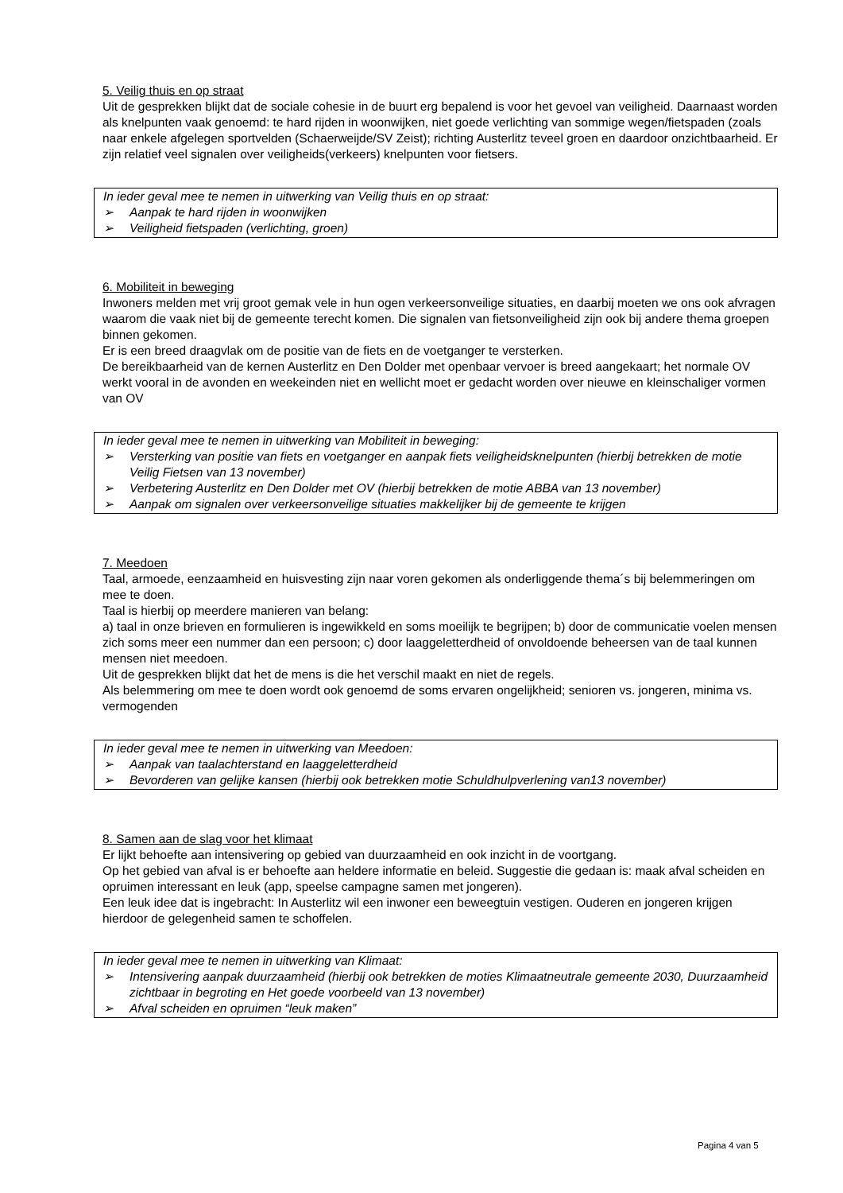5. Veilig thuis en op straat
Uit de gesprekken blijkt dat de sociale cohesie in de buurt erg bepalend is voor het gevoel van veiligheid. Daarnaast worden als knelpunten vaak genoemd: te hard rijden in woonwijken, niet goede verlichting van sommige wegen/fietspaden (zoals naar enkele afgelegen sportvelden (Schaerweijde/SV Zeist); richting Austerlitz teveel groen en daardoor onzichtbaarheid. Er zijn relatief veel signalen over veiligheids(verkeers) knelpunten voor fietsers.
In ieder geval mee te nemen in uitwerking van Veilig thuis en op straat:
➢ Aanpak te hard rijden in woonwijken
➢ Veiligheid fietspaden (verlichting, groen)
6. Mobiliteit in beweging
Inwoners melden met vrij groot gemak vele in hun ogen verkeersonveilige situaties, en daarbij moeten we ons ook afvragen waarom die vaak niet bij de gemeente terecht komen. Die signalen van fietsonveiligheid zijn ook bij andere thema groepen binnen gekomen.
Er is een breed draagvlak om de positie van de fiets en de voetganger te versterken.
De bereikbaarheid van de kernen Austerlitz en Den Dolder met openbaar vervoer is breed aangekaart; het normale OV werkt vooral in de avonden en weekeinden niet en wellicht moet er gedacht worden over nieuwe en kleinschaliger vormen van OV
In ieder geval mee te nemen in uitwerking van Mobiliteit in beweging:
➢ Versterking van positie van fiets en voetganger en aanpak fiets veiligheidsknelpunten (hierbij betrekken de motie Veilig Fietsen van 13 november)
➢ Verbetering Austerlitz en Den Dolder met OV (hierbij betrekken de motie ABBA van 13 november)
➢ Aanpak om signalen over verkeersonveilige situaties makkelijker bij de gemeente te krijgen
7. Meedoen
Taal, armoede, eenzaamheid en huisvesting zijn naar voren gekomen als onderliggende thema´s bij belemmeringen om mee te doen.
Taal is hierbij op meerdere manieren van belang:
a) taal in onze brieven en formulieren is ingewikkeld en soms moeilijk te begrijpen; b) door de communicatie voelen mensen zich soms meer een nummer dan een persoon; c) door laaggeletterdheid of onvoldoende beheersen van de taal kunnen mensen niet meedoen.
Uit de gesprekken blijkt dat het de mens is die het verschil maakt en niet de regels.
Als belemmering om mee te doen wordt ook genoemd de soms ervaren ongelijkheid; senioren vs. jongeren, minima vs. vermogenden
In ieder geval mee te nemen in uitwerking van Meedoen:
➢ Aanpak van taalachterstand en laaggeletterdheid
➢ Bevorderen van gelijke kansen (hierbij ook betrekken motie Schuldhulpverlening van13 november)
8. Samen aan de slag voor het klimaat
Er lijkt behoefte aan intensivering op gebied van duurzaamheid en ook inzicht in de voortgang.
Op het gebied van afval is er behoefte aan heldere informatie en beleid. Suggestie die gedaan is: maak afval scheiden en opruimen interessant en leuk (app, speelse campagne samen met jongeren).
Een leuk idee dat is ingebracht: In Austerlitz wil een inwoner een beweegtuin vestigen. Ouderen en jongeren krijgen hierdoor de gelegenheid samen te schoffelen.
In ieder geval mee te nemen in uitwerking van Klimaat:
➢ Intensivering aanpak duurzaamheid (hierbij ook betrekken de moties Klimaatneutrale gemeente 2030, Duurzaamheid zichtbaar in begroting en Het goede voorbeeld van 13 november)
➢ Afval scheiden en opruimen “leuk maken”
Pagina 4 van 5